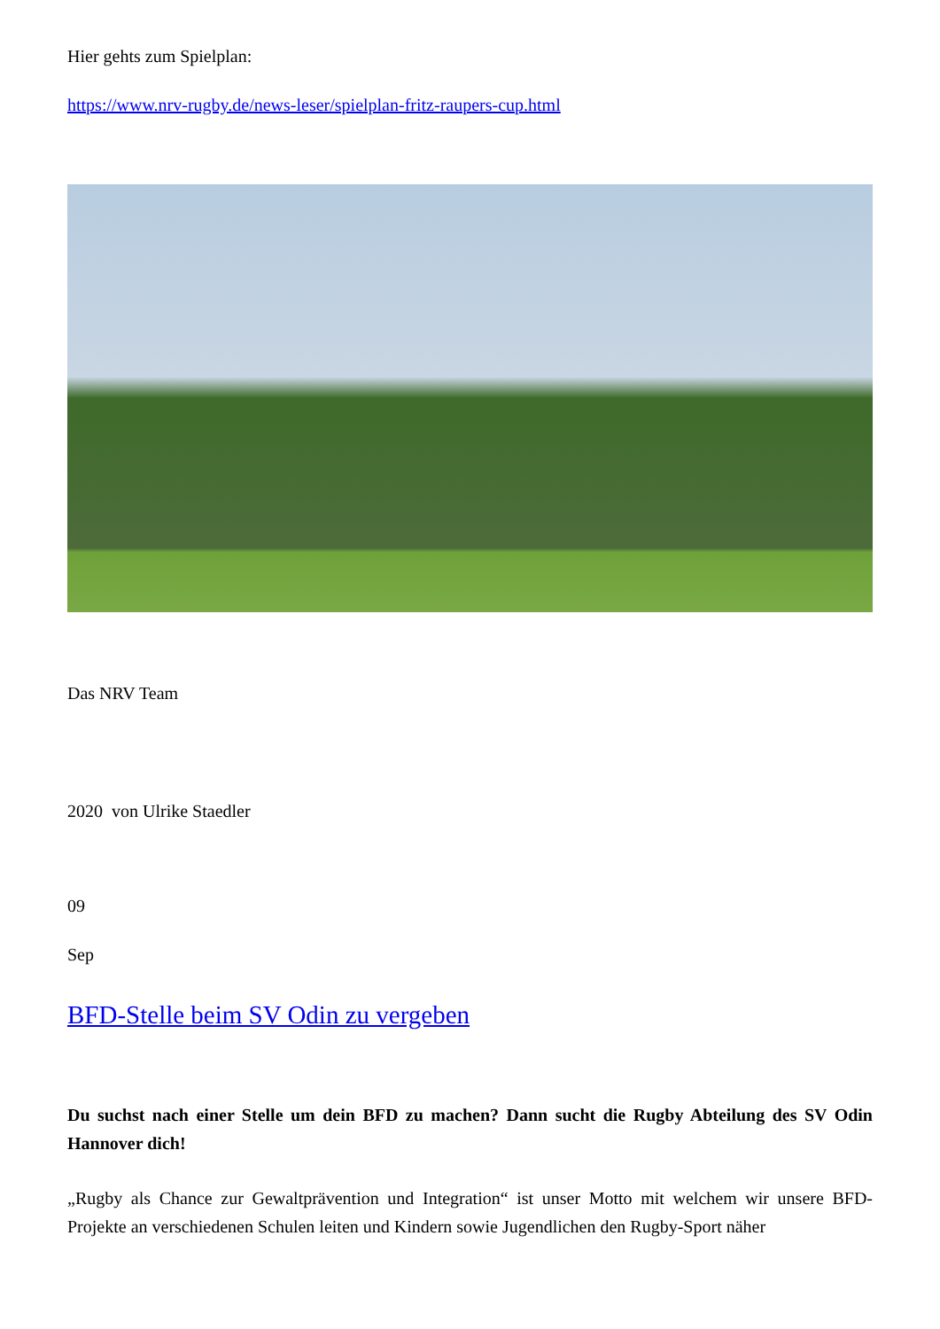Hier gehts zum Spielplan:
https://www.nrv-rugby.de/news-leser/spielplan-fritz-raupers-cup.html
Das NRV Team
2020 von Ulrike Staedler
09
Sep
BFD-Stelle beim SV Odin zu vergeben
Du suchst nach einer Stelle um dein BFD zu machen? Dann sucht die Rugby Abteilung des SV Odin Hannover dich!
„Rugby als Chance zur Gewaltprävention und Integration“ ist unser Motto mit welchem wir unsere BFD-Projekte an verschiedenen Schulen leiten und Kindern sowie Jugendlichen den Rugby-Sport näher